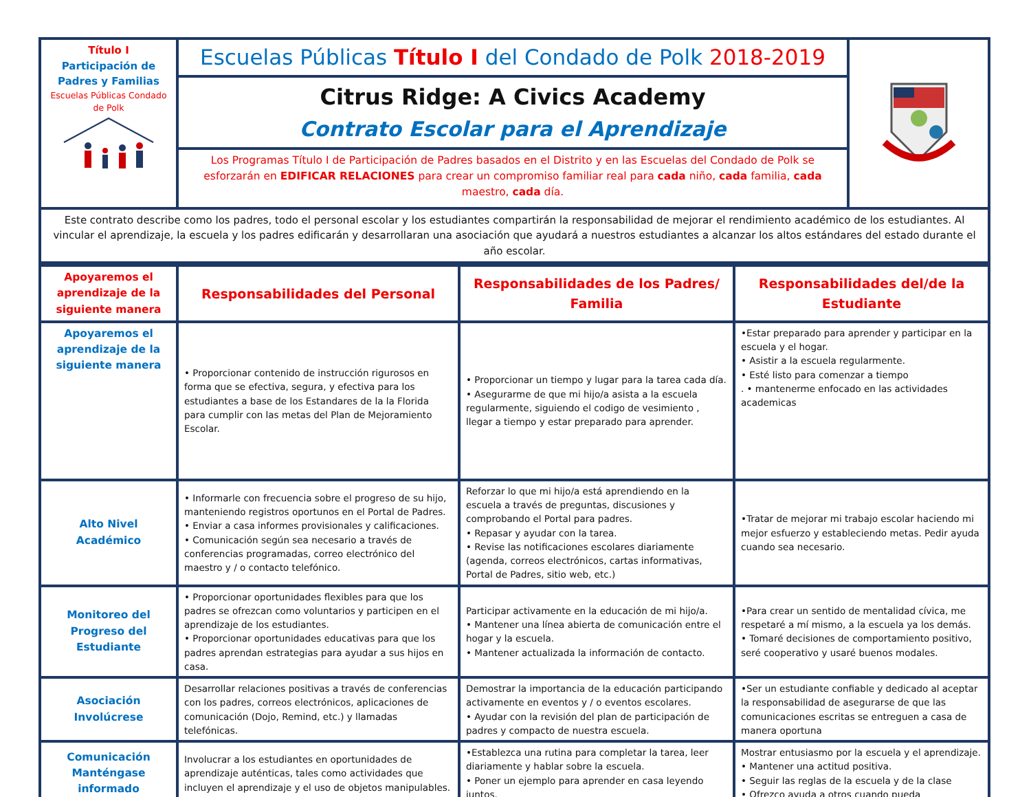| Título I Participación de Padres y Familias Escuelas Públicas Condado de Polk | Escuelas Públicas Título I del Condado de Polk 2018-2019 | |
| | Citrus Ridge: A Civics Academy Contrato Escolar para el Aprendizaje | |
| | Los Programas Título I de Participación de Padres basados en el Distrito y en las Escuelas del Condado de Polk se esforzarán en EDIFICAR RELACIONES para crear un compromiso familiar real para cada niño, cada familia, cada maestro, cada día. | |
| Este contrato describe como los padres, todo el personal escolar y los estudiantes compartirán la responsabilidad de mejorar el rendimiento académico de los estudiantes. Al vincular el aprendizaje, la escuela y los padres edificarán y desarrollaran una asociación que ayudará a nuestros estudiantes a alcanzar los altos estándares del estado durante el año escolar. | | |
| Apoyaremos el aprendizaje de la siguiente manera | Responsabilidades del Personal | Responsabilidades de los Padres/ Familia | Responsabilidades del/de la Estudiante |
| --- | --- | --- | --- |
| Apoyaremos el aprendizaje de la siguiente manera | • Proporcionar contenido de instrucción rigurosos en forma que se efectiva, segura, y efectiva para los estudiantes a base de los Estandares de la la Florida para cumplir con las metas del Plan de Mejoramiento Escolar. | • Proporcionar un tiempo y lugar para la tarea cada día. • Asegurarme de que mi hijo/a asista a la escuela regularmente, siguiendo el codigo de vesimiento , llegar a tiempo y estar preparado para aprender. | •Estar preparado para aprender y participar en la escuela y el hogar. • Asistir a la escuela regularmente. • Esté listo para comenzar a tiempo . • mantenerme enfocado en las actividades academicas |
| Alto Nivel Académico | • Informarle con frecuencia sobre el progreso de su hijo, manteniendo registros oportunos en el Portal de Padres. • Enviar a casa informes provisionales y calificaciones. • Comunicación según sea necesario a través de conferencias programadas, correo electrónico del maestro y / o contacto telefónico. | Reforzar lo que mi hijo/a está aprendiendo en la escuela a través de preguntas, discusiones y comprobando el Portal para padres. • Repasar y ayudar con la tarea. • Revise las notificaciones escolares diariamente (agenda, correos electrónicos, cartas informativas, Portal de Padres, sitio web, etc.) | •Tratar de mejorar mi trabajo escolar haciendo mi mejor esfuerzo y estableciendo metas. Pedir ayuda cuando sea necesario. |
| Monitoreo del Progreso del Estudiante | • Proporcionar oportunidades flexibles para que los padres se ofrezcan como voluntarios y participen en el aprendizaje de los estudiantes. • Proporcionar oportunidades educativas para que los padres aprendan estrategias para ayudar a sus hijos en casa. | Participar activamente en la educación de mi hijo/a. • Mantener una línea abierta de comunicación entre el hogar y la escuela. • Mantener actualizada la información de contacto. | •Para crear un sentido de mentalidad cívica, me respetaré a mí mismo, a la escuela ya los demás. • Tomaré decisiones de comportamiento positivo, seré cooperativo y usaré buenos modales. |
| Asociación Involúcrese | Desarrollar relaciones positivas a través de conferencias con los padres, correos electrónicos, aplicaciones de comunicación (Dojo, Remind, etc.) y llamadas telefónicas. | Demostrar la importancia de la educación participando activamente en eventos y / o eventos escolares. • Ayudar con la revisión del plan de participación de padres y compacto de nuestra escuela. | •Ser un estudiante confiable y dedicado al aceptar la responsabilidad de asegurarse de que las comunicaciones escritas se entreguen a casa de manera oportuna |
| Comunicación Manténgase informado | Involucrar a los estudiantes en oportunidades de aprendizaje auténticas, tales como actividades que incluyen el aprendizaje y el uso de objetos manipulables. | •Establezca una rutina para completar la tarea, leer diariamente y hablar sobre la escuela. • Poner un ejemplo para aprender en casa leyendo juntos. | Mostrar entusiasmo por la escuela y el aprendizaje. • Mantener una actitud positiva. • Seguir las reglas de la escuela y de la clase • Ofrezco ayuda a otros cuando pueda |